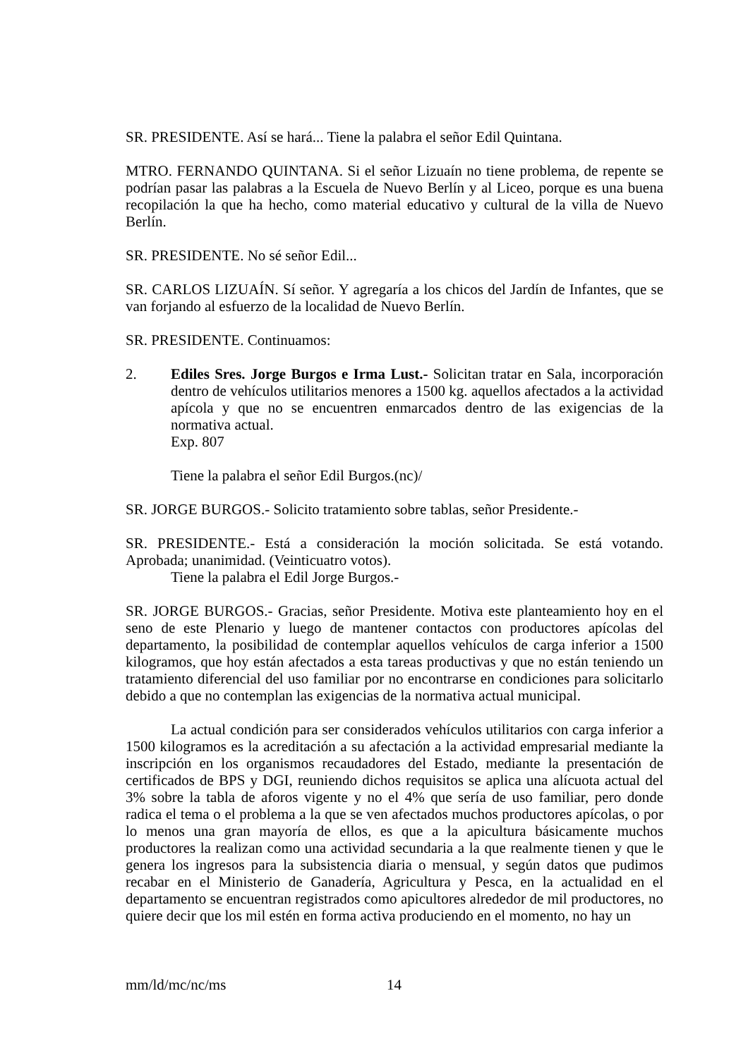SR. PRESIDENTE. Así se hará... Tiene la palabra el señor Edil Quintana.
MTRO. FERNANDO QUINTANA. Si el señor Lizuaín no tiene problema, de repente se podrían pasar las palabras a la Escuela de Nuevo Berlín y al Liceo, porque es una buena recopilación la que ha hecho, como material educativo y cultural de la villa de Nuevo Berlín.
SR. PRESIDENTE. No sé señor Edil...
SR. CARLOS LIZUAÍN. Sí señor. Y agregaría a los chicos del Jardín de Infantes, que se van forjando al esfuerzo de la localidad de Nuevo Berlín.
SR. PRESIDENTE. Continuamos:
2. Ediles Sres. Jorge Burgos e Irma Lust.- Solicitan tratar en Sala, incorporación dentro de vehículos utilitarios menores a 1500 kg. aquellos afectados a la actividad apícola y que no se encuentren enmarcados dentro de las exigencias de la normativa actual.
Exp. 807
Tiene la palabra el señor Edil Burgos.(nc)/
SR. JORGE BURGOS.- Solicito tratamiento sobre tablas, señor Presidente.-
SR. PRESIDENTE.- Está a consideración la moción solicitada. Se está votando. Aprobada; unanimidad. (Veinticuatro votos).
Tiene la palabra el Edil Jorge Burgos.-
SR. JORGE BURGOS.- Gracias, señor Presidente. Motiva este planteamiento hoy en el seno de este Plenario y luego de mantener contactos con productores apícolas del departamento, la posibilidad de contemplar aquellos vehículos de carga inferior a 1500 kilogramos, que hoy están afectados a esta tareas productivas y que no están teniendo un tratamiento diferencial del uso familiar por no encontrarse en condiciones para solicitarlo debido a que no contemplan las exigencias de la normativa actual municipal.
La actual condición para ser considerados vehículos utilitarios con carga inferior a 1500 kilogramos es la acreditación a su afectación a la actividad empresarial mediante la inscripción en los organismos recaudadores del Estado, mediante la presentación de certificados de BPS y DGI, reuniendo dichos requisitos se aplica una alícuota actual del 3% sobre la tabla de aforos vigente y no el 4% que sería de uso familiar, pero donde radica el tema o el problema a la que se ven afectados muchos productores apícolas, o por lo menos una gran mayoría de ellos, es que a la apicultura básicamente muchos productores la realizan como una actividad secundaria a la que realmente tienen y que le genera los ingresos para la subsistencia diaria o mensual, y según datos que pudimos recabar en el Ministerio de Ganadería, Agricultura y Pesca, en la actualidad en el departamento se encuentran registrados como apicultores alrededor de mil productores, no quiere decir que los mil estén en forma activa produciendo en el momento, no hay un
mm/ld/mc/nc/ms 14